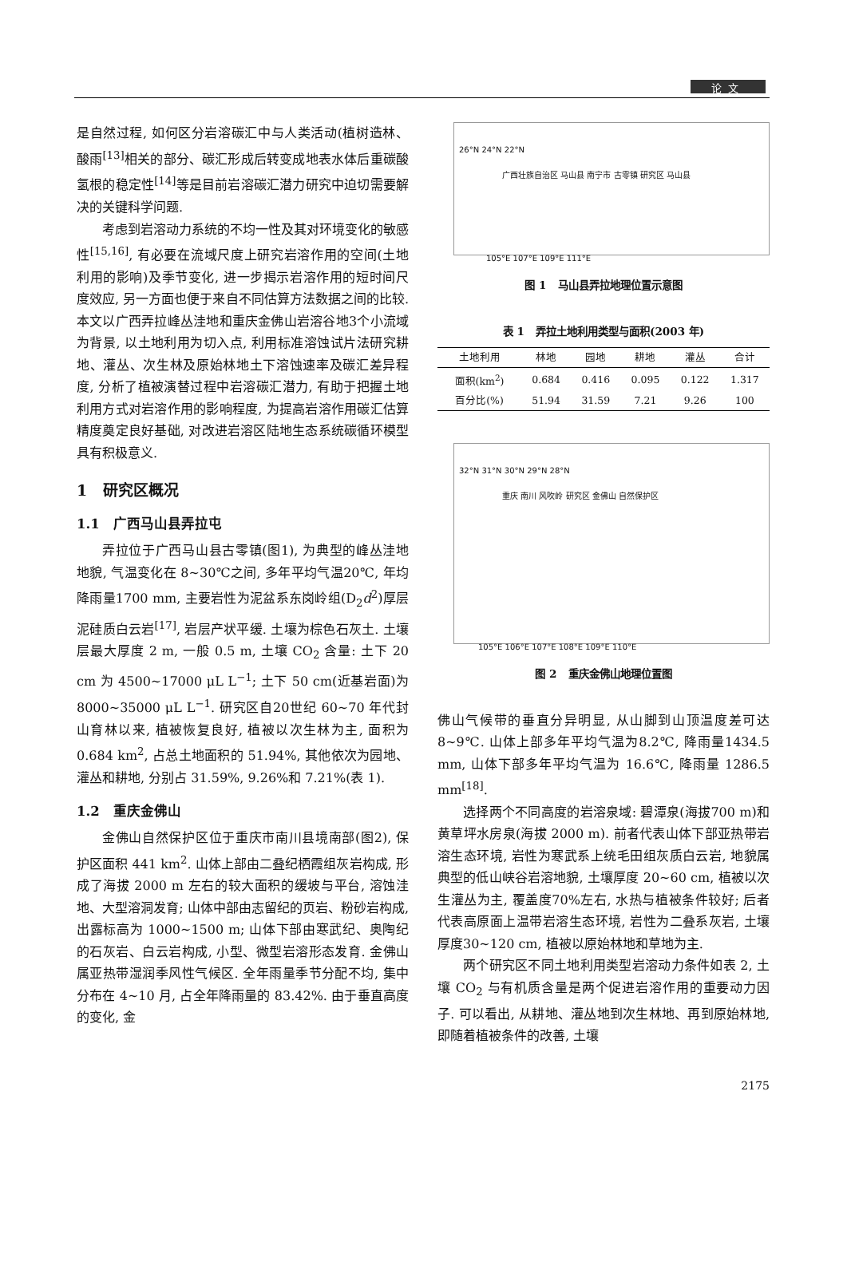论文
是自然过程, 如何区分岩溶碳汇中与人类活动(植树造林、酸雨<sup>[13]</sup>相关的部分、碳汇形成后转变成地表水体后重碳酸氢根的稳定性<sup>[14]</sup>等是目前岩溶碳汇潜力研究中迫切需要解决的关键科学问题.
考虑到岩溶动力系统的不均一性及其对环境变化的敏感性<sup>[15,16]</sup>, 有必要在流域尺度上研究岩溶作用的空间(土地利用的影响)及季节变化, 进一步揭示岩溶作用的短时间尺度效应, 另一方面也便于来自不同估算方法数据之间的比较. 本文以广西弄拉峰丛洼地和重庆金佛山岩溶谷地3个小流域为背景, 以土地利用为切入点, 利用标准溶蚀试片法研究耕地、灌丛、次生林及原始林地土下溶蚀速率及碳汇差异程度, 分析了植被演替过程中岩溶碳汇潜力, 有助于把握土地利用方式对岩溶作用的影响程度, 为提高岩溶作用碳汇估算精度奠定良好基础, 对改进岩溶区陆地生态系统碳循环模型具有积极意义.
1 研究区概况
1.1 广西马山县弄拉屯
弄拉位于广西马山县古零镇(图1), 为典型的峰丛洼地地貌, 气温变化在 8~30℃之间, 多年平均气温20℃, 年均降雨量1700 mm, 主要岩性为泥盆系东岗岭组(D<sub>2</sub>d<sup>2</sup>)厚层泥硅质白云岩<sup>[17]</sup>, 岩层产状平缓. 土壤为棕色石灰土. 土壤层最大厚度 2 m, 一般 0.5 m, 土壤 CO<sub>2</sub> 含量: 土下 20 cm 为 4500~17000 μL L<sup>−1</sup>; 土下 50 cm(近基岩面)为 8000~35000 μL L<sup>−1</sup>. 研究区自20世纪 60~70 年代封山育林以来, 植被恢复良好, 植被以次生林为主, 面积为 0.684 km<sup>2</sup>, 占总土地面积的 51.94%, 其他依次为园地、灌丛和耕地, 分别占 31.59%, 9.26%和 7.21%(表 1).
1.2 重庆金佛山
金佛山自然保护区位于重庆市南川县境南部(图2), 保护区面积 441 km<sup>2</sup>. 山体上部由二叠纪栖霞组灰岩构成, 形成了海拔 2000 m 左右的较大面积的缓坡与平台, 溶蚀洼地、大型溶洞发育; 山体中部由志留纪的页岩、粉砂岩构成, 出露标高为 1000~1500 m; 山体下部由寒武纪、奥陶纪的石灰岩、白云岩构成, 小型、微型岩溶形态发育. 金佛山属亚热带湿润季风性气候区. 全年雨量季节分配不均, 集中分布在 4~10 月, 占全年降雨量的 83.42%. 由于垂直高度的变化, 金
26°N 24°N 22°N
广西壮族自治区 马山县 南宁市 古零镇 研究区 马山县
105°E 107°E 109°E 111°E
图 1 马山县弄拉地理位置示意图
表 1 弄拉土地利用类型与面积(2003 年)
| 土地利用 | 林地 | 园地 | 耕地 | 灌丛 | 合计 |
| --- | --- | --- | --- | --- | --- |
| 面积(km<sup>2</sup>) | 0.684 | 0.416 | 0.095 | 0.122 | 1.317 |
| 百分比(%) | 51.94 | 31.59 | 7.21 | 9.26 | 100 |
32°N 31°N 30°N 29°N 28°N
重庆 南川 风吹岭 研究区 金佛山 自然保护区
105°E 106°E 107°E 108°E 109°E 110°E
图 2 重庆金佛山地理位置图
佛山气候带的垂直分异明显, 从山脚到山顶温度差可达8~9℃. 山体上部多年平均气温为8.2℃, 降雨量1434.5 mm, 山体下部多年平均气温为 16.6℃, 降雨量 1286.5 mm<sup>[18]</sup>.
选择两个不同高度的岩溶泉域: 碧潭泉(海拔700 m)和黄草坪水房泉(海拔 2000 m). 前者代表山体下部亚热带岩溶生态环境, 岩性为寒武系上统毛田组灰质白云岩, 地貌属典型的低山峡谷岩溶地貌, 土壤厚度 20~60 cm, 植被以次生灌丛为主, 覆盖度70%左右, 水热与植被条件较好; 后者代表高原面上温带岩溶生态环境, 岩性为二叠系灰岩, 土壤厚度30~120 cm, 植被以原始林地和草地为主.
两个研究区不同土地利用类型岩溶动力条件如表 2, 土壤 CO<sub>2</sub> 与有机质含量是两个促进岩溶作用的重要动力因子. 可以看出, 从耕地、灌丛地到次生林地、再到原始林地, 即随着植被条件的改善, 土壤
2175